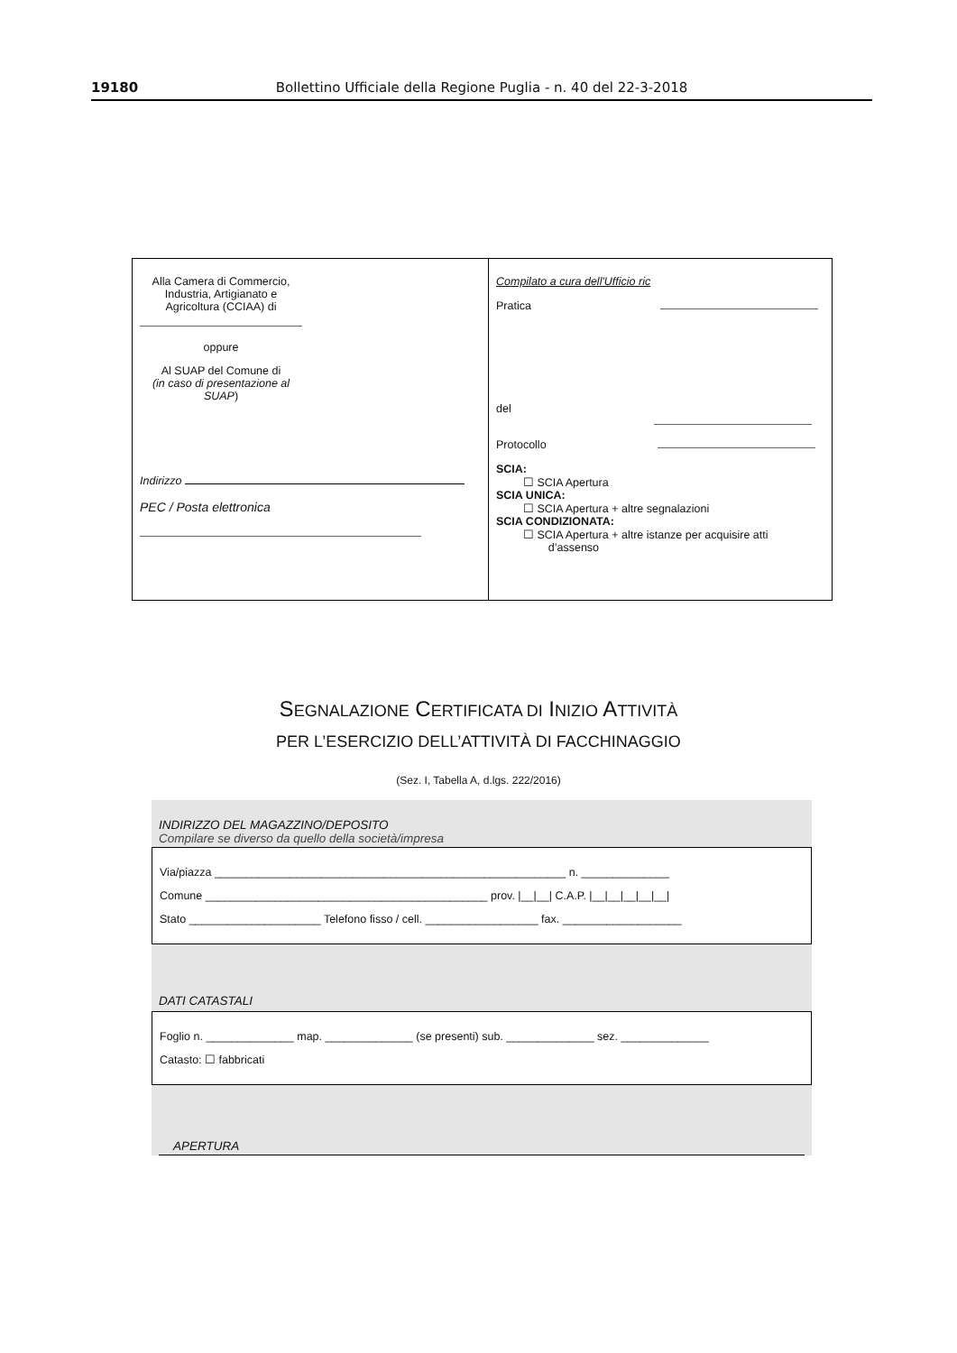19180 Bollettino Ufficiale della Regione Puglia - n. 40 del 22-3-2018
| Alla Camera di Commercio, Industria, Artigianato e Agricoltura (CCIAA) di oppure Al SUAP del Comune di (in caso di presentazione al SUAP ) Indirizzo PEC / Posta elettronica | Compilato a cura dell'Ufficio ric Pratica del Protocollo SCIA: ☐ SCIA Apertura SCIA UNICA: ☐ SCIA Apertura + altre segnalazioni SCIA CONDIZIONATA: ☐ SCIA Apertura + altre istanze per acquisire atti d’assenso |
SEGNALAZIONE CERTIFICATA DI INIZIO ATTIVITÀ
PER L’ESERCIZIO DELL’ATTIVITÀ DI FACCHINAGGIO
(Sez. I, Tabella A, d.lgs. 222/2016)
INDIRIZZO DEL MAGAZZINO/DEPOSITO
Compilare se diverso da quello della società/impresa
Via/piazza ________________________________________________________ n. ______________
Comune _____________________________________________ prov. |__|__| C.A.P. |__|__|__|__|__|
Stato _____________________ Telefono fisso / cell. __________________ fax. ___________________
DATI CATASTALI
Foglio n. ______________ map. ______________ (se presenti) sub. ______________ sez. ______________
Catasto: ☐ fabbricati
APERTURA